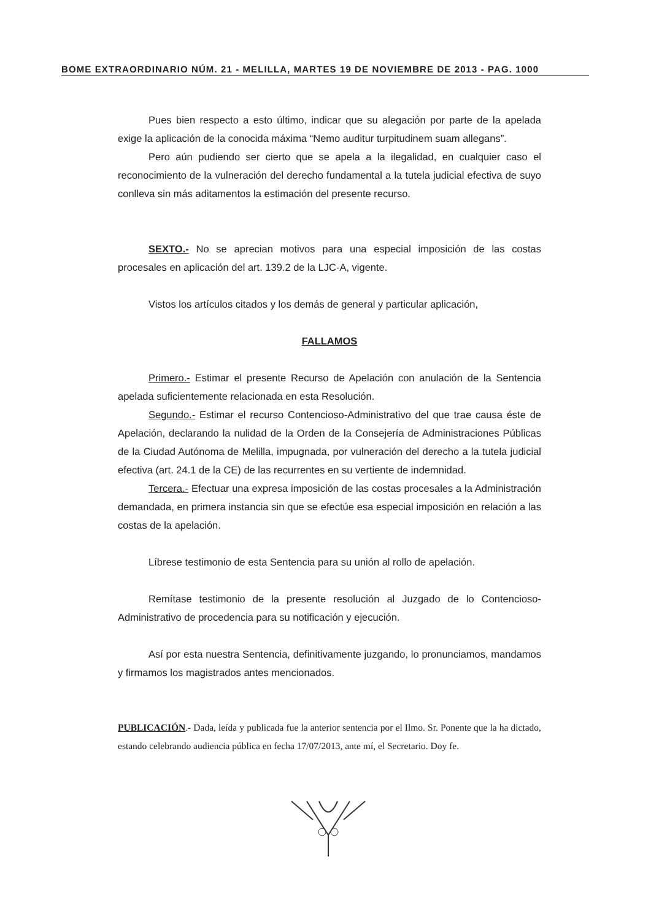BOME EXTRAORDINARIO NÚM. 21 - MELILLA, MARTES 19 DE NOVIEMBRE DE 2013 - PAG. 1000
Pues bien respecto a esto último, indicar que su alegación por parte de la apelada exige la aplicación de la conocida máxima “Nemo auditur turpitudinem suam allegans”.
Pero aún pudiendo ser cierto que se apela a la ilegalidad, en cualquier caso el reconocimiento de la vulneración del derecho fundamental a la tutela judicial efectiva de suyo conlleva sin más aditamentos la estimación del presente recurso.
SEXTO.- No se aprecian motivos para una especial imposición de las costas procesales en aplicación del art. 139.2 de la LJC-A, vigente.
Vistos los artículos citados y los demás de general y particular aplicación,
FALLAMOS
Primero.- Estimar el presente Recurso de Apelación con anulación de la Sentencia apelada suficientemente relacionada en esta Resolución.
Segundo.- Estimar el recurso Contencioso-Administrativo del que trae causa éste de Apelación, declarando la nulidad de la Orden de la Consejería de Administraciones Públicas de la Ciudad Autónoma de Melilla, impugnada, por vulneración del derecho a la tutela judicial efectiva (art. 24.1 de la CE) de las recurrentes en su vertiente de indemnidad.
Tercera.- Efectuar una expresa imposición de las costas procesales a la Administración demandada, en primera instancia sin que se efectúe esa especial imposición en relación a las costas de la apelación.
Líbrese testimonio de esta Sentencia para su unión al rollo de apelación.
Remítase testimonio de la presente resolución al Juzgado de lo Contencioso-Administrativo de procedencia para su notificación y ejecución.
Así por esta nuestra Sentencia, definitivamente juzgando, lo pronunciamos, mandamos y firmamos los magistrados antes mencionados.
PUBLICACIÓN.- Dada, leída y publicada fue la anterior sentencia por el Ilmo. Sr. Ponente que la ha dictado, estando celebrando audiencia pública en fecha 17/07/2013, ante mí, el Secretario. Doy fe.